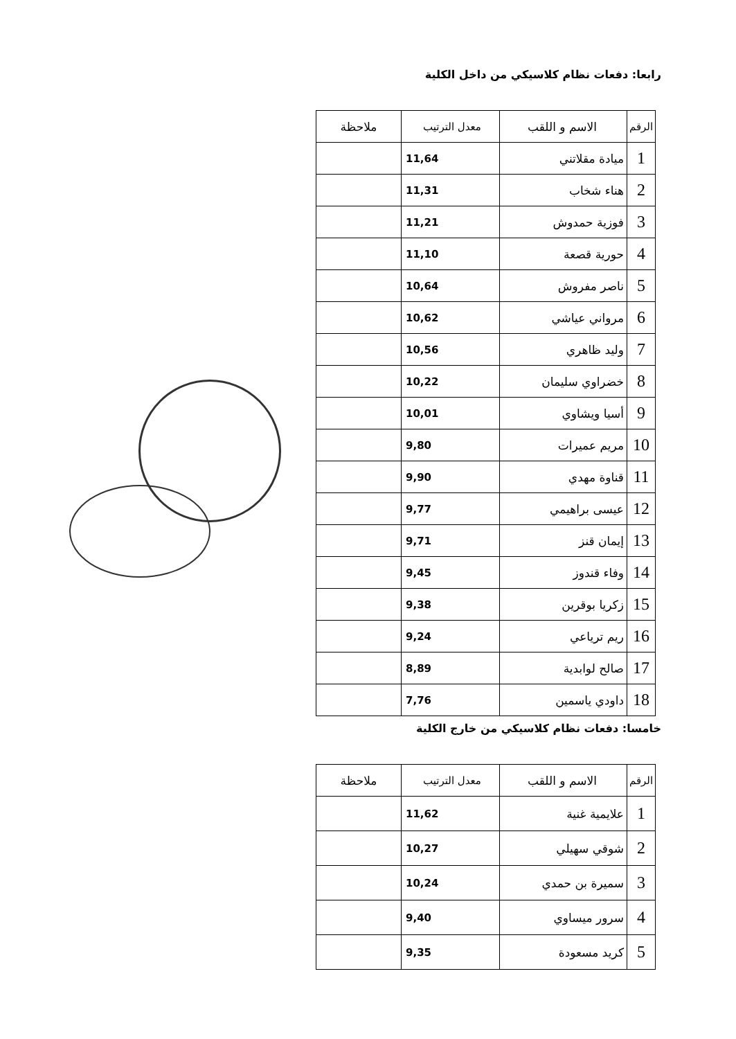رابعا: دفعات نظام كلاسيكي من داخل الكلية
| الرقم | الاسم و اللقب | معدل الترتيب | ملاحظة |
| --- | --- | --- | --- |
| 1 | ميادة مقلاتني | 11,64 | |
| 2 | هناء شخاب | 11,31 | |
| 3 | فوزية حمدوش | 11,21 | |
| 4 | حورية قصعة | 11,10 | |
| 5 | ناصر مفروش | 10,64 | |
| 6 | مرواني عياشي | 10,62 | |
| 7 | وليد ظاهري | 10,56 | |
| 8 | خضراوي سليمان | 10,22 | |
| 9 | أسيا ويشاوي | 10,01 | |
| 10 | مريم عميرات | 9,80 | |
| 11 | قناوة مهدي | 9,90 | |
| 12 | عيسى براهيمي | 9,77 | |
| 13 | إيمان قنز | 9,71 | |
| 14 | وفاء قندوز | 9,45 | |
| 15 | زكريا بوقرين | 9,38 | |
| 16 | ريم ترياعي | 9,24 | |
| 17 | صالح لوابدية | 8,89 | |
| 18 | داودي ياسمين | 7,76 | |
خامسا: دفعات نظام كلاسيكي من خارج الكلية
| الرقم | الاسم و اللقب | معدل الترتيب | ملاحظة |
| --- | --- | --- | --- |
| 1 | علايمية غنية | 11,62 | |
| 2 | شوقي سهيلي | 10,27 | |
| 3 | سميرة بن حمدي | 10,24 | |
| 4 | سرور ميساوي | 9,40 | |
| 5 | كريد مسعودة | 9,35 | |